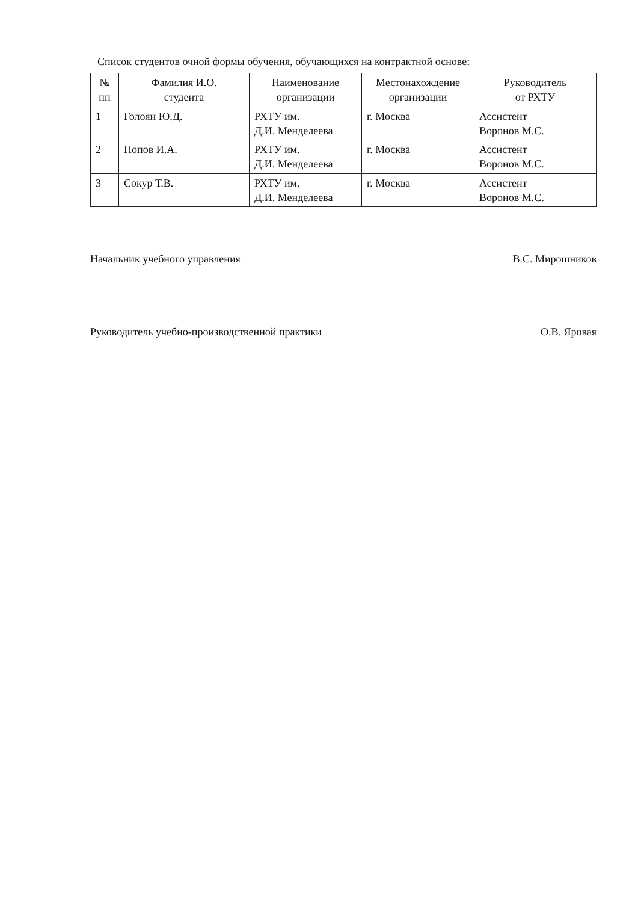Список студентов очной формы обучения, обучающихся на контрактной основе:
| № пп | Фамилия И.О. студента | Наименование организации | Местонахождение организации | Руководитель от РХТУ |
| --- | --- | --- | --- | --- |
| 1 | Голоян Ю.Д. | РХТУ им. Д.И. Менделеева | г. Москва | Ассистент Воронов М.С. |
| 2 | Попов И.А. | РХТУ им. Д.И. Менделеева | г. Москва | Ассистент Воронов М.С. |
| 3 | Сокур Т.В. | РХТУ им. Д.И. Менделеева | г. Москва | Ассистент Воронов М.С. |
Начальник учебного управления В.С. Мирошников
Руководитель учебно-производственной практики О.В. Яровая